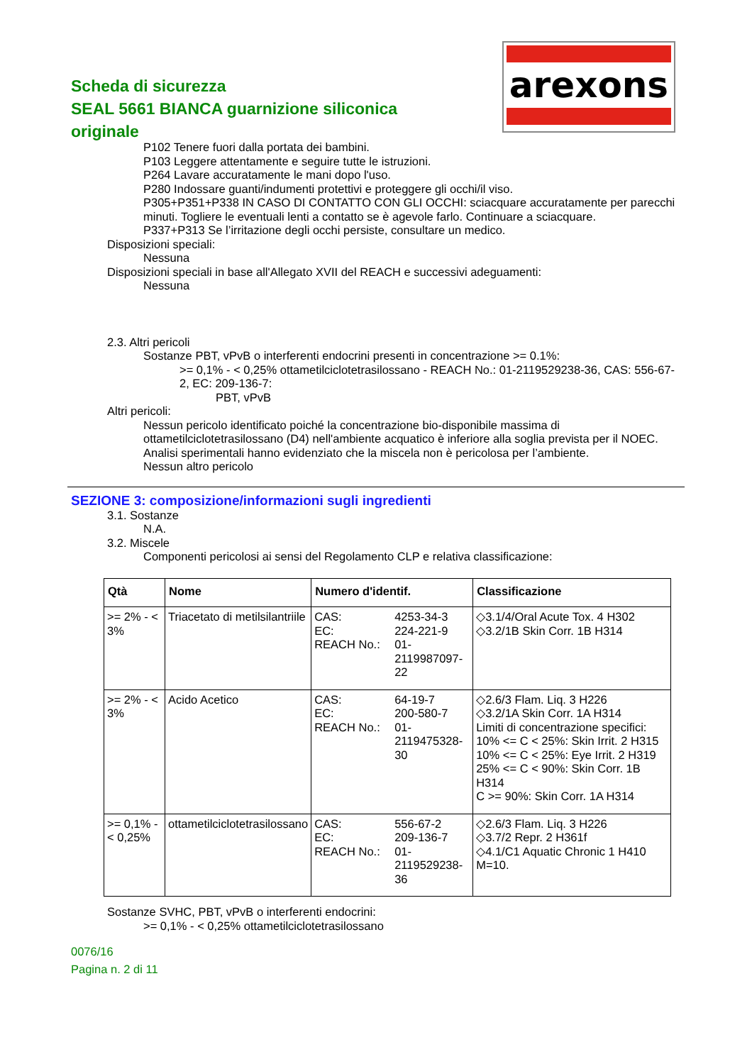Scheda di sicurezza
SEAL 5661 BIANCA guarnizione siliconica originale
arexons
P102 Tenere fuori dalla portata dei bambini.
P103 Leggere attentamente e seguire tutte le istruzioni.
P264 Lavare accuratamente le mani dopo l'uso.
P280 Indossare guanti/indumenti protettivi e proteggere gli occhi/il viso.
P305+P351+P338 IN CASO DI CONTATTO CON GLI OCCHI: sciacquare accuratamente per parecchi minuti. Togliere le eventuali lenti a contatto se è agevole farlo. Continuare a sciacquare.
P337+P313 Se l’irritazione degli occhi persiste, consultare un medico.
Disposizioni speciali:
Nessuna
Disposizioni speciali in base all'Allegato XVII del REACH e successivi adeguamenti:
Nessuna
2.3. Altri pericoli
Sostanze PBT, vPvB o interferenti endocrini presenti in concentrazione >= 0.1%:
>= 0,1% - < 0,25% ottametilciclotetrasilossano - REACH No.: 01-2119529238-36, CAS: 556-67-2, EC: 209-136-7:
PBT, vPvB
Altri pericoli:
Nessun pericolo identificato poiché la concentrazione bio-disponibile massima di ottametilciclotetrasilossano (D4) nell'ambiente acquatico è inferiore alla soglia prevista per il NOEC. Analisi sperimentali hanno evidenziato che la miscela non è pericolosa per l’ambiente.
Nessun altro pericolo
SEZIONE 3: composizione/informazioni sugli ingredienti
3.1. Sostanze
N.A.
3.2. Miscele
Componenti pericolosi ai sensi del Regolamento CLP e relativa classificazione:
| Qtà | Nome | Numero d'identif. | Classificazione |
| --- | --- | --- | --- |
| >= 2% - < 3% | Triacetato di metilsilantriile | CAS: 4253-34-3 EC: 224-221-9 REACH No.: 01-2119987097-22 | ◇3.1/4/Oral Acute Tox. 4 H302 ◇3.2/1B Skin Corr. 1B H314 |
| >= 2% - < 3% | Acido Acetico | CAS: 64-19-7 EC: 200-580-7 REACH No.: 01-2119475328-30 | ◇2.6/3 Flam. Liq. 3 H226 ◇3.2/1A Skin Corr. 1A H314 Limiti di concentrazione specifici: 10% <= C < 25%: Skin Irrit. 2 H315 10% <= C < 25%: Eye Irrit. 2 H319 25% <= C < 90%: Skin Corr. 1B H314 C >= 90%: Skin Corr. 1A H314 |
| >= 0,1% - < 0,25% | ottametilciclotetrasilossano | CAS: 556-67-2 EC: 209-136-7 REACH No.: 01-2119529238-36 | ◇2.6/3 Flam. Liq. 3 H226 ◇3.7/2 Repr. 2 H361f ◇4.1/C1 Aquatic Chronic 1 H410 M=10. |
Sostanze SVHC, PBT, vPvB o interferenti endocrini:
>= 0,1% - < 0,25% ottametilciclotetrasilossano
0076/16
Pagina n. 2 di 11